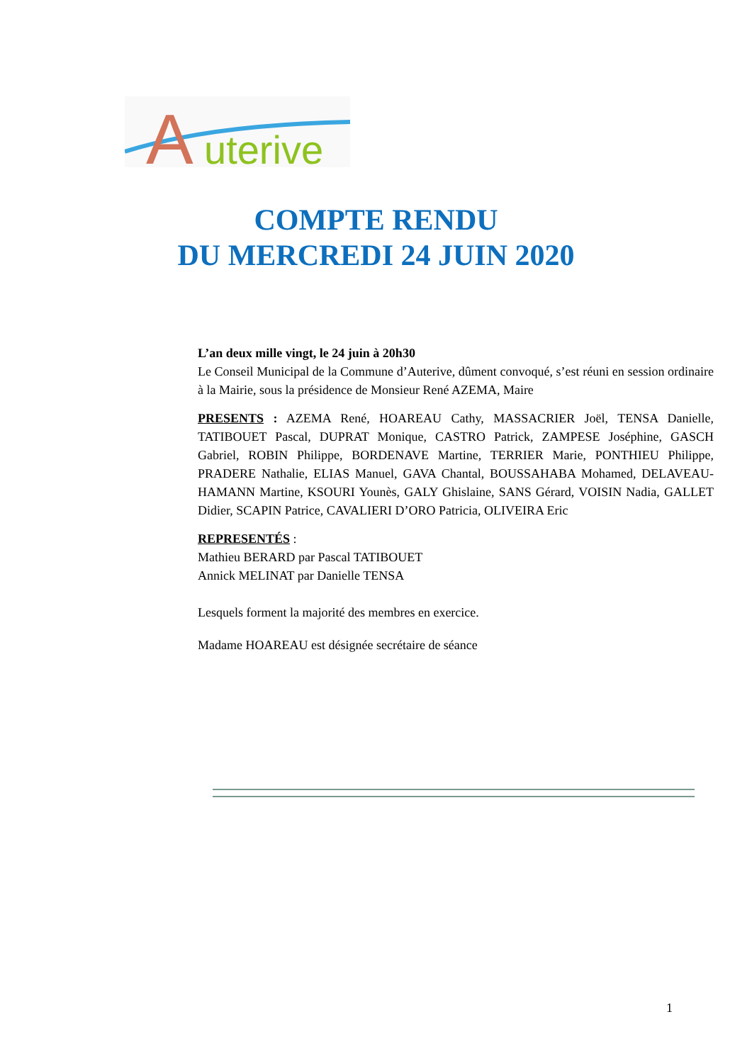A
uterive
COMPTE RENDU
DU MERCREDI 24 JUIN 2020
L’an deux mille vingt, le 24 juin à 20h30
Le Conseil Municipal de la Commune d’Auterive, dûment convoqué, s’est réuni en session ordinaire à la Mairie, sous la présidence de Monsieur René AZEMA, Maire
PRESENTS : AZEMA René, HOAREAU Cathy, MASSACRIER Joël, TENSA Danielle, TATIBOUET Pascal, DUPRAT Monique, CASTRO Patrick, ZAMPESE Joséphine, GASCH Gabriel, ROBIN Philippe, BORDENAVE Martine, TERRIER Marie, PONTHIEU Philippe, PRADERE Nathalie, ELIAS Manuel, GAVA Chantal, BOUSSAHABA Mohamed, DELAVEAU-HAMANN Martine, KSOURI Younès, GALY Ghislaine, SANS Gérard, VOISIN Nadia, GALLET Didier, SCAPIN Patrice, CAVALIERI D’ORO Patricia, OLIVEIRA Eric
REPRESENTÉS :
Mathieu BERARD par Pascal TATIBOUET
Annick MELINAT par Danielle TENSA
Lesquels forment la majorité des membres en exercice.
Madame HOAREAU est désignée secrétaire de séance
1